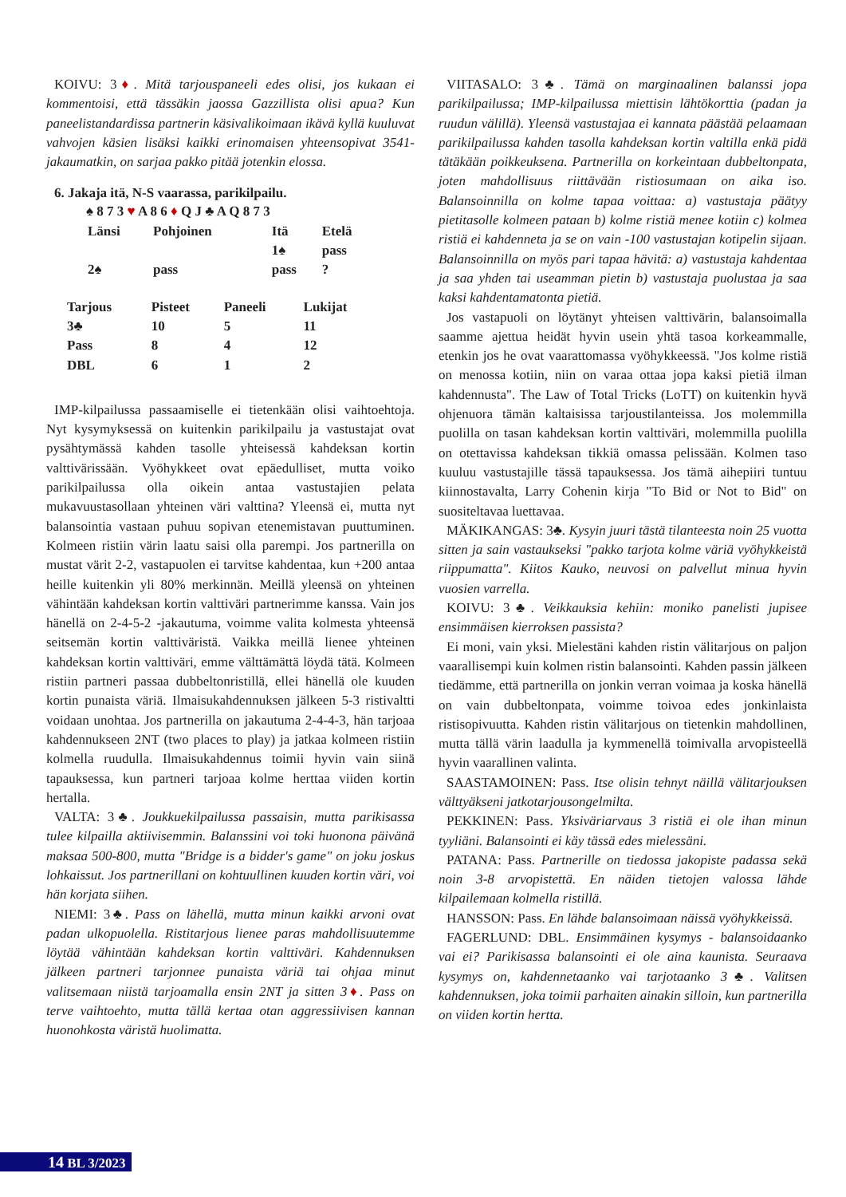KOIVU: 3♦. Mitä tarjouspaneeli edes olisi, jos kukaan ei kommentoisi, että tässäkin jaossa Gazzillista olisi apua? Kun paneelistandardissa partnerin käsivalikoimaan ikävä kyllä kuuluvat vahvojen käsien lisäksi kaikki erinomaisen yhteensopivat 3541-jakaumatkin, on sarjaa pakko pitää jotenkin elossa.
6. Jakaja itä, N-S vaarassa, parikilpailu.
♠ 8 7 3 ♥ A 8 6 ♦ Q J ♣ A Q 8 7 3
| Länsi | Pohjoinen | Itä | Etelä |
| --- | --- | --- | --- |
| | | 1♠ | pass |
| 2♠ | pass | pass | ? |
| Tarjous | Pisteet | Paneeli | Lukijat |
| --- | --- | --- | --- |
| 3♣ | 10 | 5 | 11 |
| Pass | 8 | 4 | 12 |
| DBL | 6 | 1 | 2 |
IMP-kilpailussa passaamiselle ei tietenkään olisi vaihtoehtoja. Nyt kysymyksessä on kuitenkin parikilpailu ja vastustajat ovat pysähtymässä kahden tasolle yhteisessä kahdeksan kortin valttivärissään. Vyöhykkeet ovat epäedulliset, mutta voiko parikilpailussa olla oikein antaa vastustajien pelata mukavuustasollaan yhteinen väri valttina? Yleensä ei, mutta nyt balansointia vastaan puhuu sopivan etenemistavan puuttuminen. Kolmeen ristiin värin laatu saisi olla parempi. Jos partnerilla on mustat värit 2-2, vastapuolen ei tarvitse kahdentaa, kun +200 antaa heille kuitenkin yli 80% merkinnän. Meillä yleensä on yhteinen vähintään kahdeksan kortin valttiväri partnerimme kanssa. Vain jos hänellä on 2-4-5-2 -jakautuma, voimme valita kolmesta yhteensä seitsemän kortin valttiväristä. Vaikka meillä lienee yhteinen kahdeksan kortin valttiväri, emme välttämättä löydä tätä. Kolmeen ristiin partneri passaa dubbeltonristillä, ellei hänellä ole kuuden kortin punaista väriä. Ilmaisukahdennuksen jälkeen 5-3 ristivaltti voidaan unohtaa. Jos partnerilla on jakautuma 2-4-4-3, hän tarjoaa kahdennukseen 2NT (two places to play) ja jatkaa kolmeen ristiin kolmella ruudulla. Ilmaisukahdennus toimii hyvin vain siinä tapauksessa, kun partneri tarjoaa kolme herttaa viiden kortin hertalla.
VALTA: 3♣. Joukkuekilpailussa passaisin, mutta parikisassa tulee kilpailla aktiivisemmin. Balanssini voi toki huonona päivänä maksaa 500-800, mutta "Bridge is a bidder's game" on joku joskus lohkaissut. Jos partnerillani on kohtuullinen kuuden kortin väri, voi hän korjata siihen.
NIEMI: 3♣. Pass on lähellä, mutta minun kaikki arvoni ovat padan ulkopuolella. Ristitarjous lienee paras mahdollisuutemme löytää vähintään kahdeksan kortin valttiväri. Kahdennuksen jälkeen partneri tarjonnee punaista väriä tai ohjaa minut valitsemaan niistä tarjoamalla ensin 2NT ja sitten 3♦. Pass on terve vaihtoehto, mutta tällä kertaa otan aggressiivisen kannan huonohkosta väristä huolimatta.
VIITASALO: 3♣. Tämä on marginaalinen balanssi jopa parikilpailussa; IMP-kilpailussa miettisin lähtökorttia (padan ja ruudun välillä). Yleensä vastustajaa ei kannata päästää pelaamaan parikilpailussa kahden tasolla kahdeksan kortin valtilla enkä pidä tätäkään poikkeuksena. Partnerilla on korkeintaan dubbeltonpata, joten mahdollisuus riittävään ristiosumaan on aika iso. Balansoinnilla on kolme tapaa voittaa: a) vastustaja päätyy pietitasolle kolmeen pataan b) kolme ristiä menee kotiin c) kolmea ristiä ei kahdenneta ja se on vain -100 vastustajan kotipelin sijaan. Balansoinnilla on myös pari tapaa hävitä: a) vastustaja kahdentaa ja saa yhden tai useamman pietin b) vastustaja puolustaa ja saa kaksi kahdentamatonta pietiä.
Jos vastapuoli on löytänyt yhteisen valttivärin, balansoimalla saamme ajettua heidät hyvin usein yhtä tasoa korkeammalle, etenkin jos he ovat vaarattomassa vyöhykkeessä. "Jos kolme ristiä on menossa kotiin, niin on varaa ottaa jopa kaksi pietiä ilman kahdennusta". The Law of Total Tricks (LoTT) on kuitenkin hyvä ohjenuora tämän kaltaisissa tarjoustilanteissa. Jos molemmilla puolilla on tasan kahdeksan kortin valttiväri, molemmilla puolilla on otettavissa kahdeksan tikkiä omassa pelissään. Kolmen taso kuuluu vastustajille tässä tapauksessa. Jos tämä aihepiiri tuntuu kiinnostavalta, Larry Cohenin kirja "To Bid or Not to Bid" on suositeltavaa luettavaa.
MÄKIKANGAS: 3♣. Kysyin juuri tästä tilanteesta noin 25 vuotta sitten ja sain vastaukseksi "pakko tarjota kolme väriä vyöhykkeistä riippumatta". Kiitos Kauko, neuvosi on palvellut minua hyvin vuosien varrella.
KOIVU: 3♣. Veikkauksia kehiin: moniko panelisti jupisee ensimmäisen kierroksen passista?
Ei moni, vain yksi. Mielestäni kahden ristin välitarjous on paljon vaarallisempi kuin kolmen ristin balansointi. Kahden passin jälkeen tiedämme, että partnerilla on jonkin verran voimaa ja koska hänellä on vain dubbeltonpata, voimme toivoa edes jonkinlaista ristisopivuutta. Kahden ristin välitarjous on tietenkin mahdollinen, mutta tällä värin laadulla ja kymmenellä toimivalla arvopisteellä hyvin vaarallinen valinta.
SAASTAMOINEN: Pass. Itse olisin tehnyt näillä välitarjouksen välttyäkseni jatkotarjousongelmilta.
PEKKINEN: Pass. Yksiväriarvaus 3 ristiä ei ole ihan minun tyyliäni. Balansointi ei käy tässä edes mielessäni.
PATANA: Pass. Partnerille on tiedossa jakopiste padassa sekä noin 3-8 arvopistettä. En näiden tietojen valossa lähde kilpailemaan kolmella ristillä.
HANSSON: Pass. En lähde balansoimaan näissä vyöhykkeissä.
FAGERLUND: DBL. Ensimmäinen kysymys - balansoidaanko vai ei? Parikisassa balansointi ei ole aina kaunista. Seuraava kysymys on, kahdennetaanko vai tarjotaanko 3♣. Valitsen kahdennuksen, joka toimii parhaiten ainakin silloin, kun partnerilla on viiden kortin hertta.
14 BL 3/2023